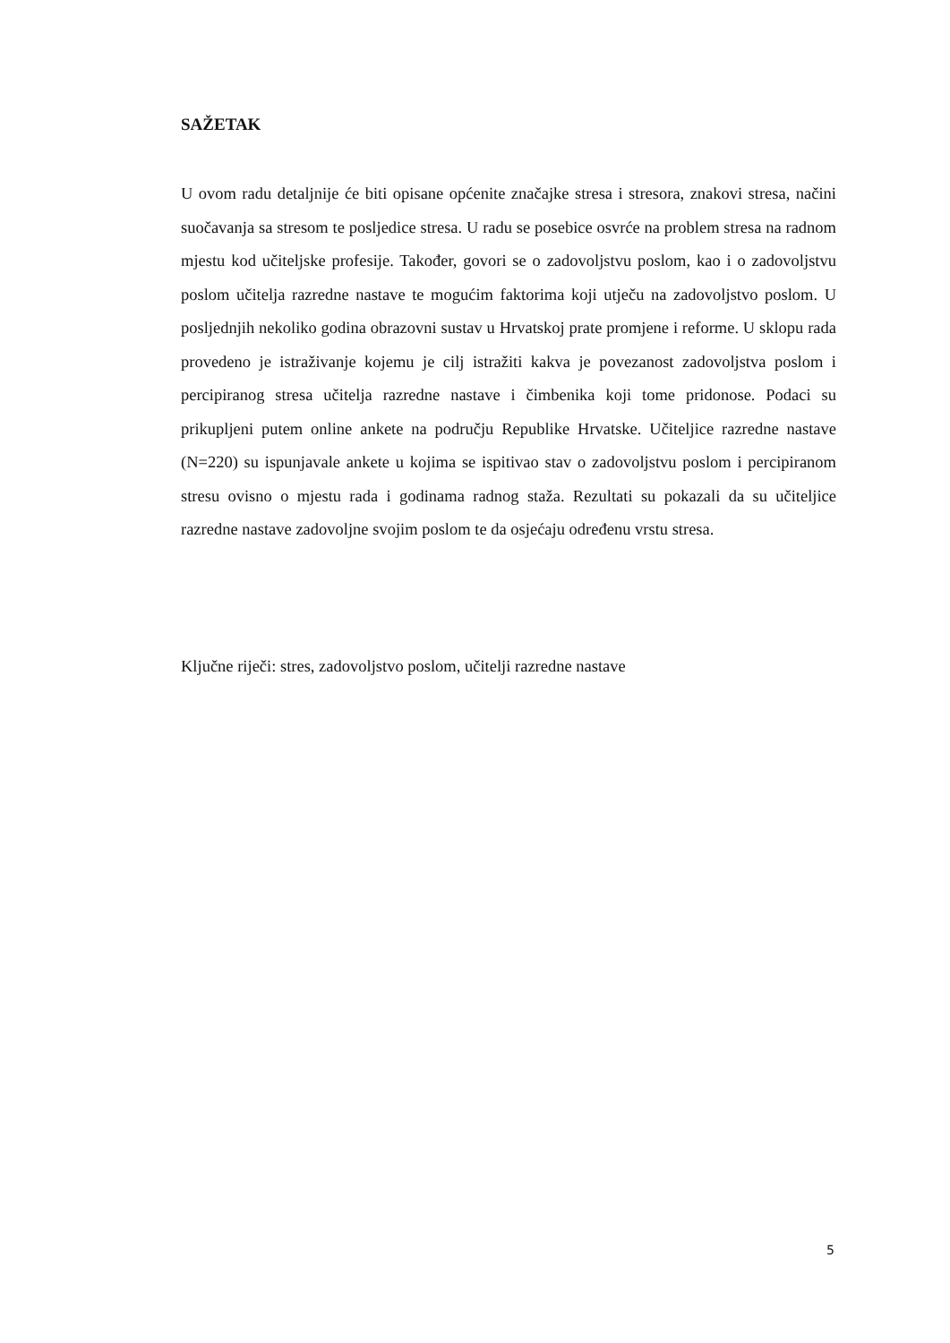SAŽETAK
U ovom radu detaljnije će biti opisane općenite značajke stresa i stresora, znakovi stresa, načini suočavanja sa stresom te posljedice stresa. U radu se posebice osvrće na problem stresa na radnom mjestu kod učiteljske profesije. Također, govori se o zadovoljstvu poslom, kao i o zadovoljstvu poslom učitelja razredne nastave te mogućim faktorima koji utječu na zadovoljstvo poslom. U posljednjih nekoliko godina obrazovni sustav u Hrvatskoj prate promjene i reforme. U sklopu rada provedeno je istraživanje kojemu je cilj istražiti kakva je povezanost zadovoljstva poslom i percipiranog stresa učitelja razredne nastave i čimbenika koji tome pridonose. Podaci su prikupljeni putem online ankete na području Republike Hrvatske. Učiteljice razredne nastave (N=220) su ispunjavale ankete u kojima se ispitivao stav o zadovoljstvu poslom i percipiranom stresu ovisno o mjestu rada i godinama radnog staža. Rezultati su pokazali da su učiteljice razredne nastave zadovoljne svojim poslom te da osjećaju određenu vrstu stresa.
Ključne riječi: stres, zadovoljstvo poslom, učitelji razredne nastave
5